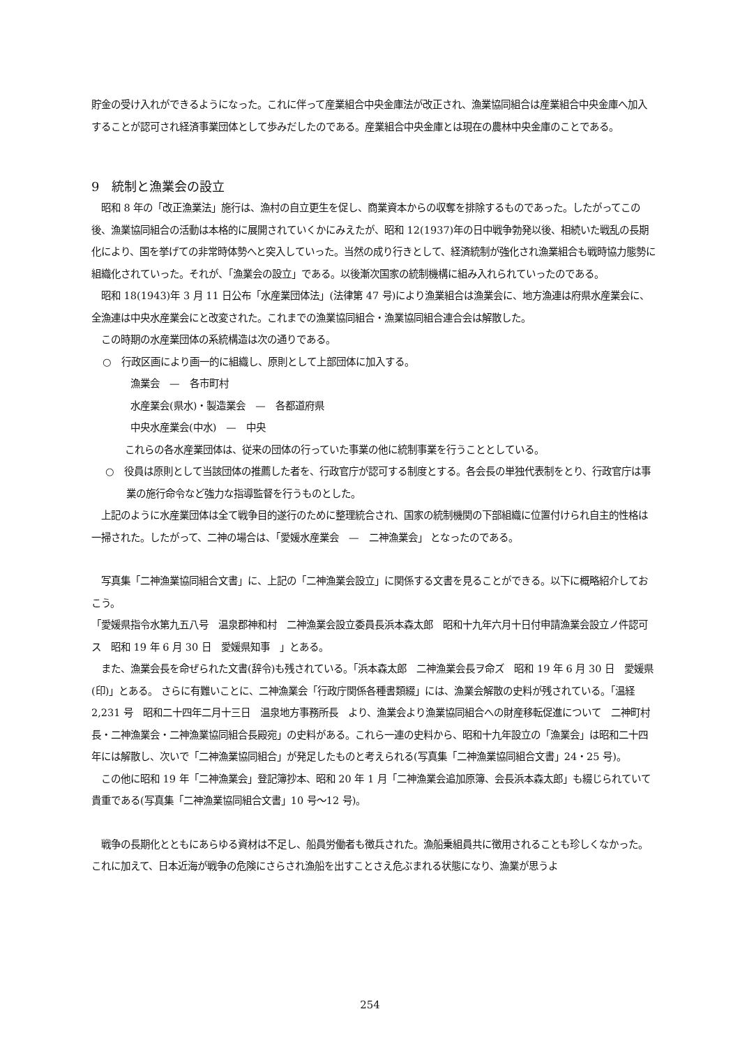貯金の受け入れができるようになった。これに伴って産業組合中央金庫法が改正され、漁業協同組合は産業組合中央金庫へ加入することが認可され経済事業団体として歩みだしたのである。産業組合中央金庫とは現在の農林中央金庫のことである。
9　統制と漁業会の設立
　昭和 8 年の「改正漁業法」施行は、漁村の自立更生を促し、商業資本からの収奪を排除するものであった。したがってこの後、漁業協同組合の活動は本格的に展開されていくかにみえたが、昭和 12(1937)年の日中戦争勃発以後、相続いた戦乱の長期化により、国を挙げての非常時体勢へと突入していった。当然の成り行きとして、経済統制が強化され漁業組合も戦時協力態勢に組織化されていった。それが、「漁業会の設立」である。以後漸次国家の統制機構に組み入れられていったのである。
　昭和 18(1943)年 3 月 11 日公布「水産業団体法」(法律第 47 号)により漁業組合は漁業会に、地方漁連は府県水産業会に、全漁連は中央水産業会にと改変された。これまでの漁業協同組合・漁業協同組合連合会は解散した。
　この時期の水産業団体の系統構造は次の通りである。
○　行政区画により画一的に組織し、原則として上部団体に加入する。
漁業会　—　各市町村
水産業会(県水)・製造業会　—　各都道府県
中央水産業会(中水)　—　中央
これらの各水産業団体は、従来の団体の行っていた事業の他に統制事業を行うこととしている。
○　役員は原則として当該団体の推薦した者を、行政官庁が認可する制度とする。各会長の単独代表制をとり、行政官庁は事業の施行命令など強力な指導監督を行うものとした。
　上記のように水産業団体は全て戦争目的遂行のために整理統合され、国家の統制機関の下部組織に位置付けられ自主的性格は一掃された。したがって、二神の場合は、「愛媛水産業会　—　二神漁業会」 となったのである。
　写真集「二神漁業協同組合文書」に、上記の「二神漁業会設立」に関係する文書を見ることができる。以下に概略紹介しておこう。
「愛媛県指令水第九五八号　温泉郡神和村　二神漁業会設立委員長浜本森太郎　昭和十九年六月十日付申請漁業会設立ノ件認可ス　昭和 19 年 6 月 30 日　愛媛県知事　」とある。
　また、漁業会長を命ぜられた文書(辞令)も残されている。「浜本森太郎　二神漁業会長ヲ命ズ　昭和 19 年 6 月 30 日　愛媛県(印)」とある。 さらに有難いことに、二神漁業会「行政庁関係各種書類綴」には、漁業会解散の史料が残されている。「温経 2,231 号　昭和二十四年二月十三日　温泉地方事務所長　より、漁業会より漁業協同組合への財産移転促進について　二神町村長・二神漁業会・二神漁業協同組合長殿宛」の史料がある。これら一連の史料から、昭和十九年設立の「漁業会」は昭和二十四年には解散し、次いで「二神漁業協同組合」が発足したものと考えられる(写真集「二神漁業協同組合文書」24・25 号)。
　この他に昭和 19 年「二神漁業会」登記簿抄本、昭和 20 年 1 月「二神漁業会追加原簿、会長浜本森太郎」も綴じられていて貴重である(写真集「二神漁業協同組合文書」10 号～12 号)。
　戦争の長期化とともにあらゆる資材は不足し、船員労働者も徴兵された。漁船乗組員共に徴用されることも珍しくなかった。これに加えて、日本近海が戦争の危険にさらされ漁船を出すことさえ危ぶまれる状態になり、漁業が思うよ
254